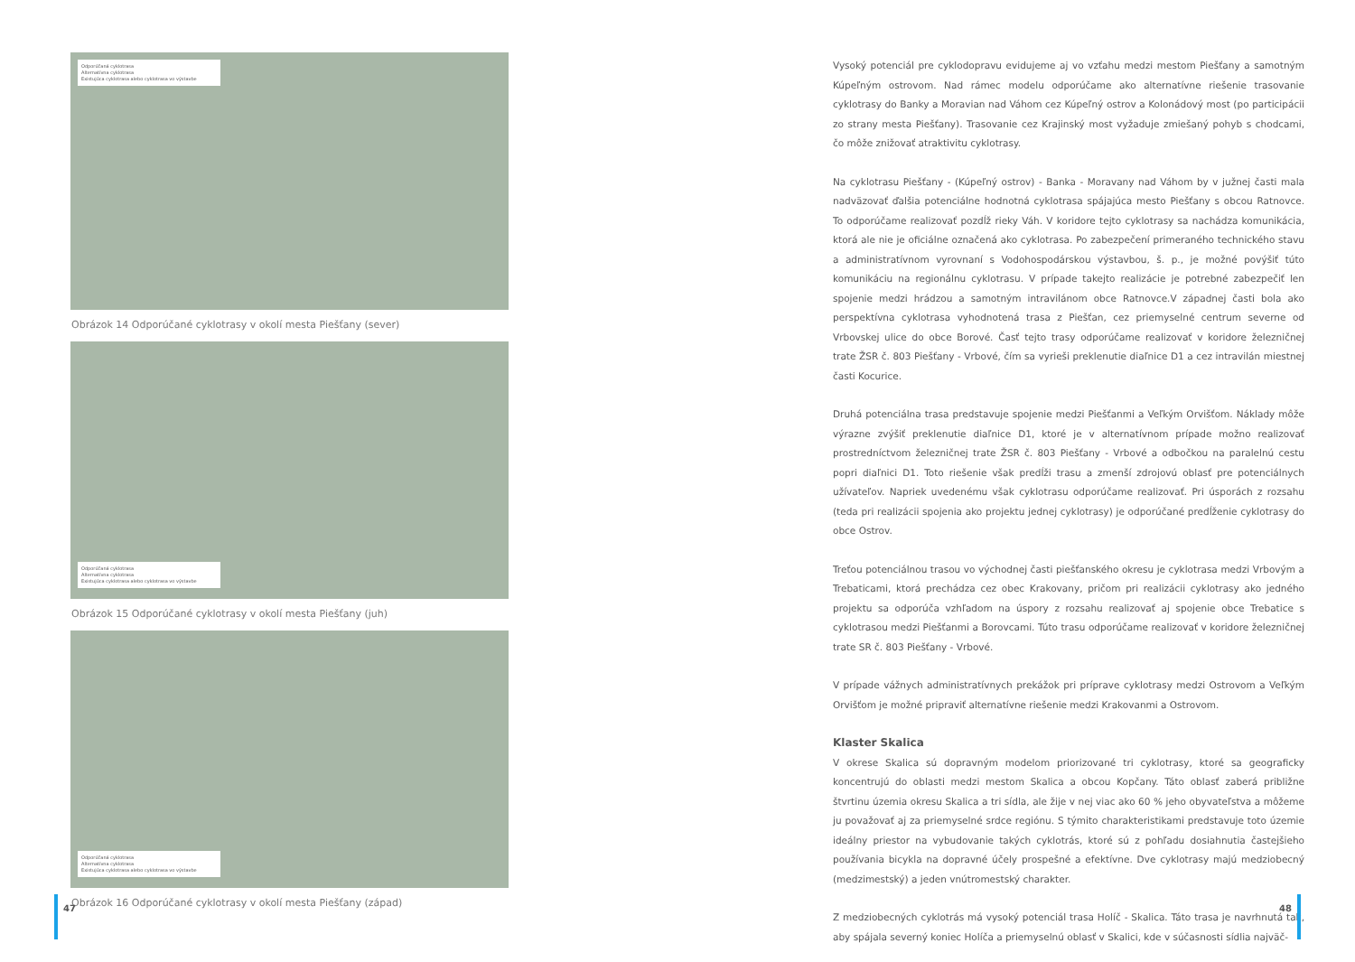Odporúčaná cyklotrasa
Alternatívna cyklotrasa
Existujúca cyklotrasa alebo cyklotrasa vo výstavbe
Obrázok 14 Odporúčané cyklotrasy v okolí mesta Piešťany (sever)
Odporúčaná cyklotrasa
Alternatívna cyklotrasa
Existujúca cyklotrasa alebo cyklotrasa vo výstavbe
Obrázok 15 Odporúčané cyklotrasy v okolí mesta Piešťany (juh)
Odporúčaná cyklotrasa
Alternatívna cyklotrasa
Existujúca cyklotrasa alebo cyklotrasa vo výstavbe
Obrázok 16 Odporúčané cyklotrasy v okolí mesta Piešťany (západ)
Vysoký potenciál pre cyklodopravu evidujeme aj vo vzťahu medzi mestom Piešťany a samotným Kúpeľným ostrovom. Nad rámec modelu odporúčame ako alternatívne riešenie trasovanie cyklotrasy do Banky a Moravian nad Váhom cez Kúpeľný ostrov a Kolonádový most (po participácii zo strany mesta Piešťany). Trasovanie cez Krajinský most vyžaduje zmiešaný pohyb s chodcami, čo môže znižovať atraktivitu cyklotrasy.
Na cyklotrasu Piešťany - (Kúpeľný ostrov) - Banka - Moravany nad Váhom by v južnej časti mala nadväzovať ďalšia potenciálne hodnotná cyklotrasa spájajúca mesto Piešťany s obcou Ratnovce. To odporúčame realizovať pozdĺž rieky Váh. V koridore tejto cyklotrasy sa nachádza komunikácia, ktorá ale nie je oficiálne označená ako cyklotrasa. Po zabezpečení primeraného technického stavu a administratívnom vyrovnaní s Vodohospodárskou výstavbou, š. p., je možné povýšiť túto komunikáciu na regionálnu cyklotrasu. V prípade takejto realizácie je potrebné zabezpečiť len spojenie medzi hrádzou a samotným intravilánom obce Ratnovce.V západnej časti bola ako perspektívna cyklotrasa vyhodnotená trasa z Piešťan, cez priemyselné centrum severne od Vrbovskej ulice do obce Borové. Časť tejto trasy odporúčame realizovať v koridore železničnej trate ŽSR č. 803 Piešťany - Vrbové, čím sa vyrieši preklenutie diaľnice D1 a cez intravilán miestnej časti Kocurice.
Druhá potenciálna trasa predstavuje spojenie medzi Piešťanmi a Veľkým Orvišťom. Náklady môže výrazne zvýšiť preklenutie diaľnice D1, ktoré je v alternatívnom prípade možno realizovať prostredníctvom železničnej trate ŽSR č. 803 Piešťany - Vrbové a odbočkou na paralelnú cestu popri diaľnici D1. Toto riešenie však predĺži trasu a zmenší zdrojovú oblasť pre potenciálnych užívateľov. Napriek uvedenému však cyklotrasu odporúčame realizovať. Pri úsporách z rozsahu (teda pri realizácii spojenia ako projektu jednej cyklotrasy) je odporúčané predĺženie cyklotrasy do obce Ostrov.
Treťou potenciálnou trasou vo východnej časti piešťanského okresu je cyklotrasa medzi Vrbovým a Trebaticami, ktorá prechádza cez obec Krakovany, pričom pri realizácii cyklotrasy ako jedného projektu sa odporúča vzhľadom na úspory z rozsahu realizovať aj spojenie obce Trebatice s cyklotrasou medzi Piešťanmi a Borovcami. Túto trasu odporúčame realizovať v koridore železničnej trate SR č. 803 Piešťany - Vrbové.
V prípade vážnych administratívnych prekážok pri príprave cyklotrasy medzi Ostrovom a Veľkým Orvišťom je možné pripraviť alternatívne riešenie medzi Krakovanmi a Ostrovom.
Klaster Skalica
V okrese Skalica sú dopravným modelom priorizované tri cyklotrasy, ktoré sa geograficky koncentrujú do oblasti medzi mestom Skalica a obcou Kopčany. Táto oblasť zaberá približne štvrtinu územia okresu Skalica a tri sídla, ale žije v nej viac ako 60 % jeho obyvateľstva a môžeme ju považovať aj za priemyselné srdce regiónu. S týmito charakteristikami predstavuje toto územie ideálny priestor na vybudovanie takých cyklotrás, ktoré sú z pohľadu dosiahnutia častejšieho používania bicykla na dopravné účely prospešné a efektívne. Dve cyklotrasy majú medziobecný (medzimestský) a jeden vnútromestský charakter.
Z medziobecných cyklotrás má vysoký potenciál trasa Holíč - Skalica. Táto trasa je navrhnutá tak, aby spájala severný koniec Holíča a priemyselnú oblasť v Skalici, kde v súčasnosti sídlia najväč-
47 48